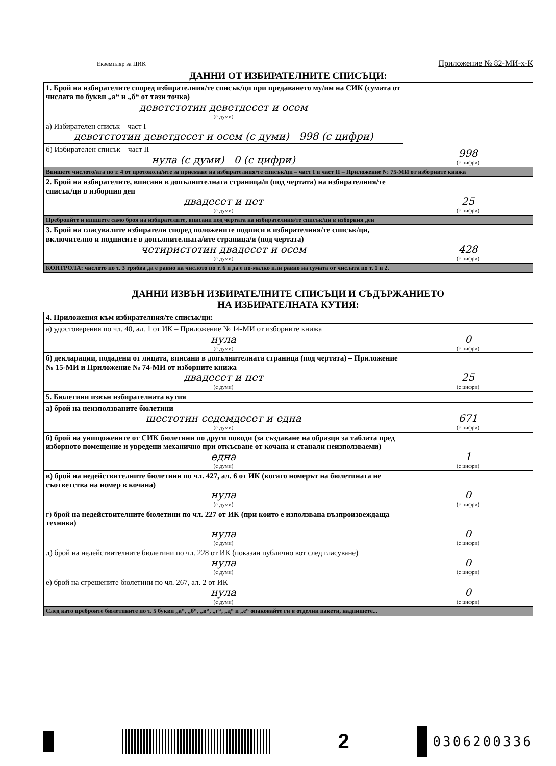Екземпляр за ЦИК Приложение № 82-МИ-х-К
ДАННИ ОТ ИЗБИРАТЕЛНИТЕ СПИСЪЦИ:
| 1. Брой на избирателите според избирателния/те списък/ци при предаването му/им на СИК (сумата от числата по букви „а“ и „б“ от тази точка) деветстотин деветдесет и осем (с думи) | 998 (с цифри) |
| а) Избирателен списък – част I деветстотин деветдесет и осем (с думи) 998 (с цифри) | |
| б) Избирателен списък – част II нула (с думи) 0 (с цифри) | |
| Впишете числото/ата по т. 4 от протокола/ите за приемане на избирателния/те списък/ци – част I и част II – Приложение № 75-МИ от изборните книжа | |
| 2. Брой на избирателите, вписани в допълнителната страница/и (под чертата) на избирателния/те списък/ци в изборния ден двадесет и пет (с думи) | 25 (с цифри) |
| Преброийте и впишете само броя на избирателите, вписани под чертата на избирателния/те списък/ци в изборния ден | |
| 3. Брой на гласувалите избиратели според положените подписи в избирателния/те списък/ци, включително и подписите в допълнителната/ите страница/и (под чертата) четиристотин двадесет и осем (с думи) | 428 (с цифри) |
| КОНТРОЛА: числото по т. 3 трябва да е равно на числото по т. 6 и да е по-малко или равно на сумата от числата по т. 1 и 2. | |
ДАННИ ИЗВЪН ИЗБИРАТЕЛНИТЕ СПИСЪЦИ И СЪДЪРЖАНИЕТО
НА ИЗБИРАТЕЛНАТА КУТИЯ:
| 4. Приложения към избирателния/те списък/ци: | |
| а) удостоверения по чл. 40, ал. 1 от ИК – Приложение № 14-МИ от изборните книжа нула (с думи) | 0 (с цифри) |
| б) декларации, подадени от лицата, вписани в допълнителната страница (под чертата) – Приложение № 15-МИ и Приложение № 74-МИ от изборните книжа двадесет и пет (с думи) | 25 (с цифри) |
| 5. Бюлетини извън избирателната кутия | |
| а) брой на неизползваните бюлетини шестотин седемдесет и една (с думи) | 671 (с цифри) |
| б) брой на унищожените от СИК бюлетини по други поводи (за създаване на образци за таблата пред изборното помещение и увредени механично при откъсване от кочана и станали неизползваеми) една (с думи) | 1 (с цифри) |
| в) брой на недействителните бюлетини по чл. 427, ал. 6 от ИК (когато номерът на бюлетината не съответства на номер в кочана) нула (с думи) | 0 (с цифри) |
| г) брой на недействителните бюлетини по чл. 227 от ИК (при които е използвана възпроизвеждаща техника) нула (с думи) | 0 (с цифри) |
| д) брой на недействителните бюлетини по чл. 228 от ИК (показан публично вот след гласуване) нула (с думи) | 0 (с цифри) |
| е) брой на сгрешените бюлетини по чл. 267, ал. 2 от ИК нула (с думи) | 0 (с цифри) |
| След като преброите бюлетините по т. 5 букви „а“, „б“, „в“, „г“, „д“ и „е“ опаковайте ги в отделни пакети, надпишете... | |
2 0306200336